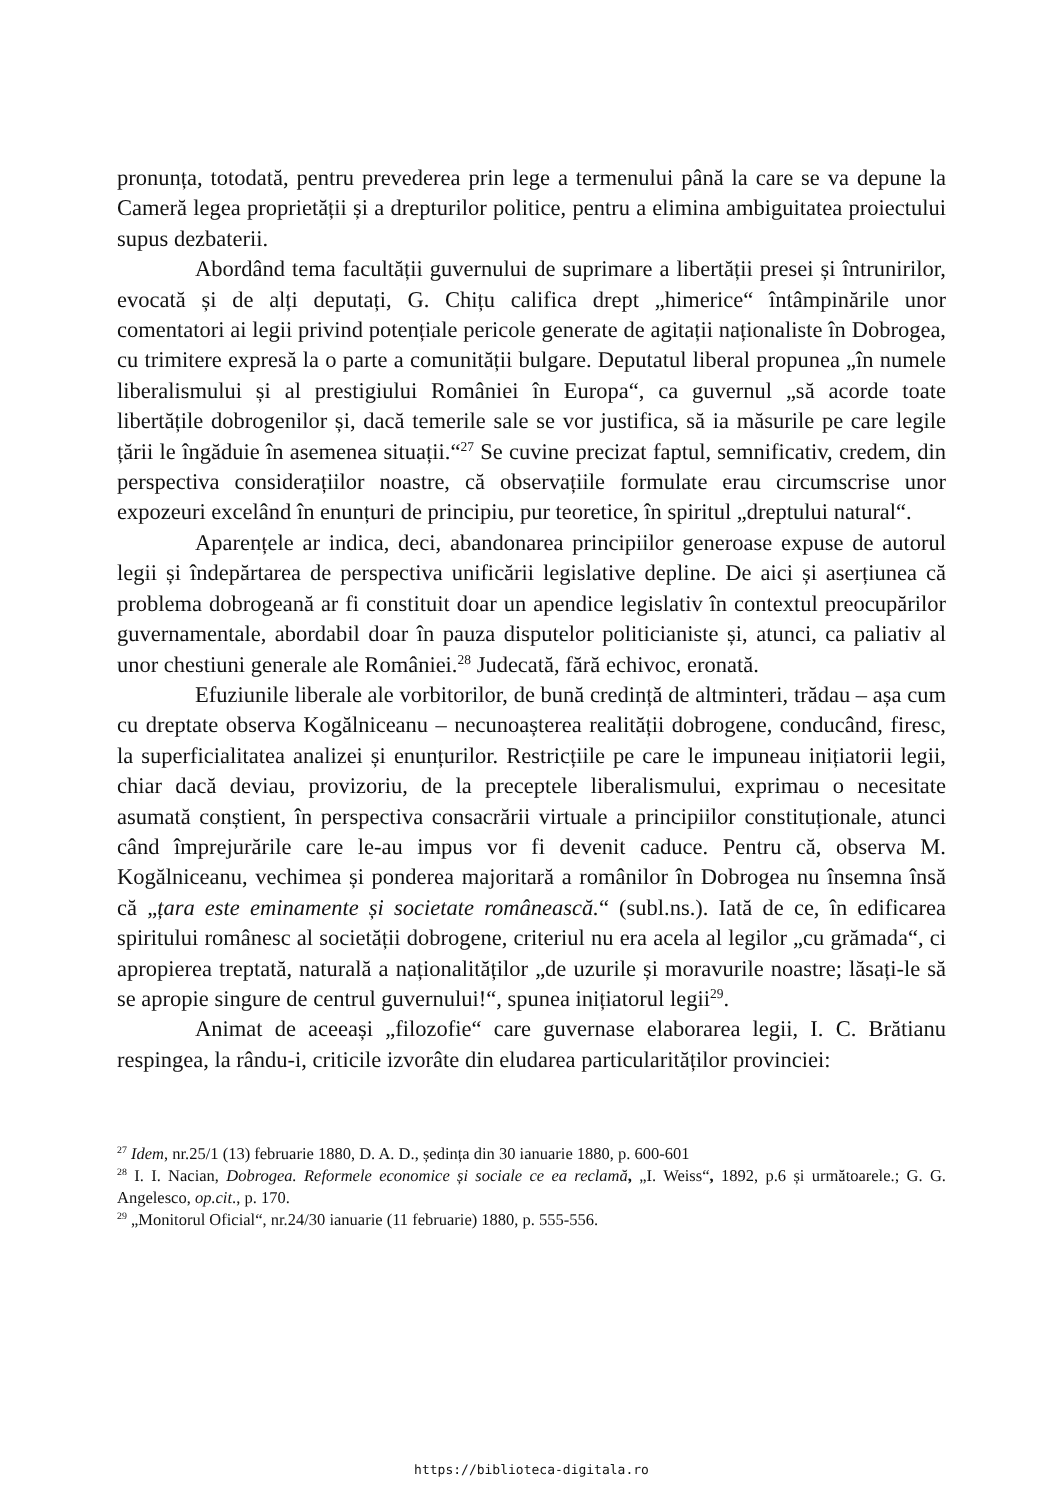pronunța, totodată, pentru prevederea prin lege a termenului până la care se va depune la Cameră legea proprietății și a drepturilor politice, pentru a elimina ambiguitatea proiectului supus dezbaterii.
Abordând tema facultății guvernului de suprimare a libertății presei și întrunirilor, evocată și de alți deputați, G. Chițu califica drept „himerice“ întâmpinările unor comentatori ai legii privind potențiale pericole generate de agitații naționaliste în Dobrogea, cu trimitere expresă la o parte a comunității bulgare. Deputatul liberal propunea „în numele liberalismului și al prestigiului României în Europa“, ca guvernul „să acorde toate libertățile dobrogenilor și, dacă temerile sale se vor justifica, să ia măsurile pe care legile țării le îngăduie în asemenea situații.“<sup>27</sup> Se cuvine precizat faptul, semnificativ, credem, din perspectiva considerațiilor noastre, că observațiile formulate erau circumscrise unor expozeuri excelând în enunțuri de principiu, pur teoretice, în spiritul „dreptului natural“.
Aparențele ar indica, deci, abandonarea principiilor generoase expuse de autorul legii și îndepărtarea de perspectiva unificării legislative depline. De aici și aserțiunea că problema dobrogeană ar fi constituit doar un apendice legislativ în contextul preocupărilor guvernamentale, abordabil doar în pauza disputelor politicianiste și, atunci, ca paliativ al unor chestiuni generale ale României.<sup>28</sup> Judecată, fără echivoc, eronată.
Efuziunile liberale ale vorbitorilor, de bună credință de altminteri, trădau – așa cum cu dreptate observa Kogălniceanu – necunoașterea realității dobrogene, conducând, firesc, la superficialitatea analizei și enunțurilor. Restricțiile pe care le impuneau inițiatorii legii, chiar dacă deviau, provizoriu, de la preceptele liberalismului, exprimau o necesitate asumată conștient, în perspectiva consacrării virtuale a principiilor constituționale, atunci când împrejurările care le-au impus vor fi devenit caduce. Pentru că, observa M. Kogălniceanu, vechimea și ponderea majoritară a românilor în Dobrogea nu însemna însă că „țara este eminamente și societate românească.“ (subl.ns.). Iată de ce, în edificarea spiritului românesc al societății dobrogene, criteriul nu era acela al legilor „cu grămada“, ci apropierea treptată, naturală a naționalităților „de uzurile și moravurile noastre; lăsați-le să se apropie singure de centrul guvernului!“, spunea inițiatorul legii<sup>29</sup>.
Animat de aceeași „filozofie“ care guvernase elaborarea legii, I. C. Brătianu respingea, la rându-i, criticile izvorâte din eludarea particularităților provinciei:
<sup>27</sup> Idem, nr.25/1 (13) februarie 1880, D. A. D., ședința din 30 ianuarie 1880, p. 600-601
<sup>28</sup> I. I. Nacian, Dobrogea. Reformele economice și sociale ce ea reclamă, „I. Weiss“, 1892, p.6 și următoarele.; G. G. Angelesco, op.cit., p. 170.
<sup>29</sup> „Monitorul Oficial“, nr.24/30 ianuarie (11 februarie) 1880, p. 555-556.
https://biblioteca-digitala.ro